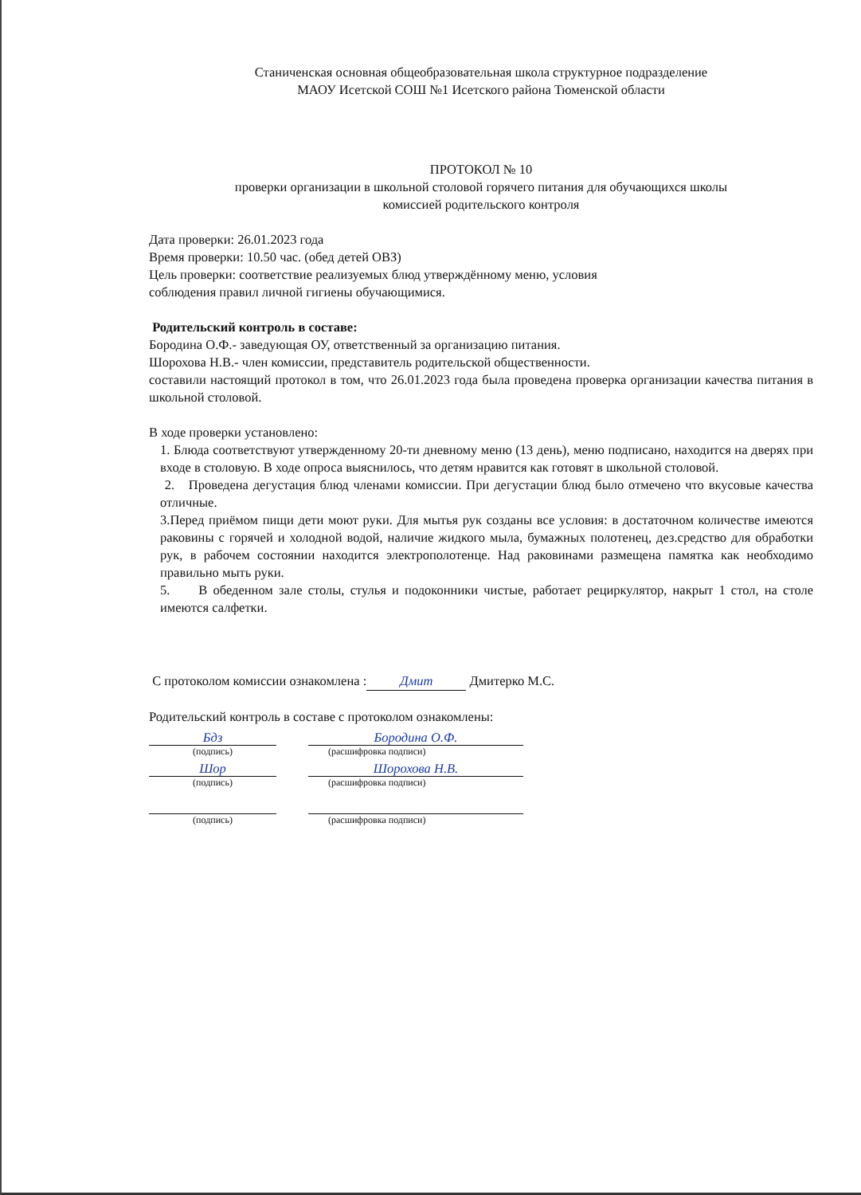Станиченская основная общеобразовательная школа структурное подразделение
МАОУ Исетской СОШ №1 Исетского района Тюменской области
ПРОТОКОЛ № 10
проверки организации в школьной столовой горячего питания для обучающихся школы
комиссией родительского контроля
Дата проверки: 26.01.2023 года
Время проверки: 10.50 час. (обед детей ОВЗ)
Цель проверки: соответствие реализуемых блюд утверждённому меню, условия
соблюдения правил личной гигиены обучающимися.
Родительский контроль в составе:
Бородина О.Ф.- заведующая ОУ, ответственный за организацию питания.
Шорохова Н.В.- член комиссии, представитель родительской общественности.
составили настоящий протокол в том, что 26.01.2023 года была проведена проверка организации качества питания в школьной столовой.
В ходе проверки установлено:
1. Блюда соответствуют утвержденному 20-ти дневному меню (13 день), меню подписано, находится на дверях при входе в столовую. В ходе опроса выяснилось, что детям нравится как готовят в школьной столовой.
2. Проведена дегустация блюд членами комиссии. При дегустации блюд было отмечено что вкусовые качества отличные.
3.Перед приёмом пищи дети моют руки. Для мытья рук созданы все условия: в достаточном количестве имеются раковины с горячей и холодной водой, наличие жидкого мыла, бумажных полотенец, дез.средство для обработки рук, в рабочем состоянии находится электрополотенце. Над раковинами размещена памятка как необходимо правильно мыть руки.
5. В обеденном зале столы, стулья и подоконники чистые, работает рециркулятор, накрыт 1 стол, на столе имеются салфетки.
С протоколом комиссии ознакомлена : Дмит Дмитерко М.С.
Родительский контроль в составе с протоколом ознакомлены:
Бдз Бородина О.Ф.
(подпись) (расшифровка подписи)
Шор Шорохова Н.В.
(подпись) (расшифровка подписи)
(подпись) (расшифровка подписи)